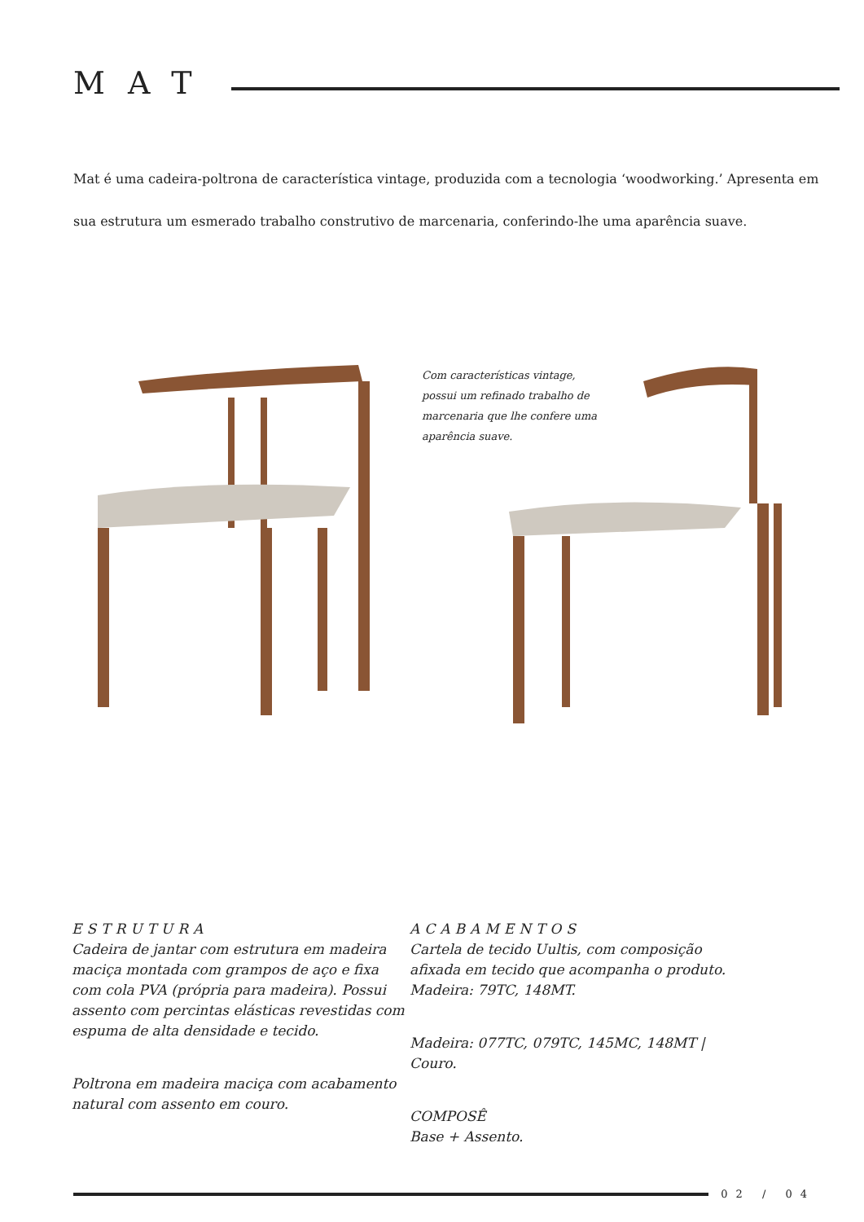MAT
Mat é uma cadeira-poltrona de característica vintage, produzida com a tecnologia ‘woodworking.’ Apresenta em sua estrutura um esmerado trabalho construtivo de marcenaria, conferindo-lhe uma aparência suave.
Com características vintage, possui um refinado trabalho de marcenaria que lhe confere uma aparência suave.
ESTRUTURA
Cadeira de jantar com estrutura em madeira maciça montada com grampos de aço e fixa com cola PVA (própria para madeira). Possui assento com percintas elásticas revestidas com espuma de alta densidade e tecido.
Poltrona em madeira maciça com acabamento natural com assento em couro.
ACABAMENTOS
Cartela de tecido Uultis, com composição afixada em tecido que acompanha o produto. Madeira: 79TC, 148MT.
Madeira: 077TC, 079TC, 145MC, 148MT | Couro.
COMPOSÊ
Base + Assento.
02 / 04